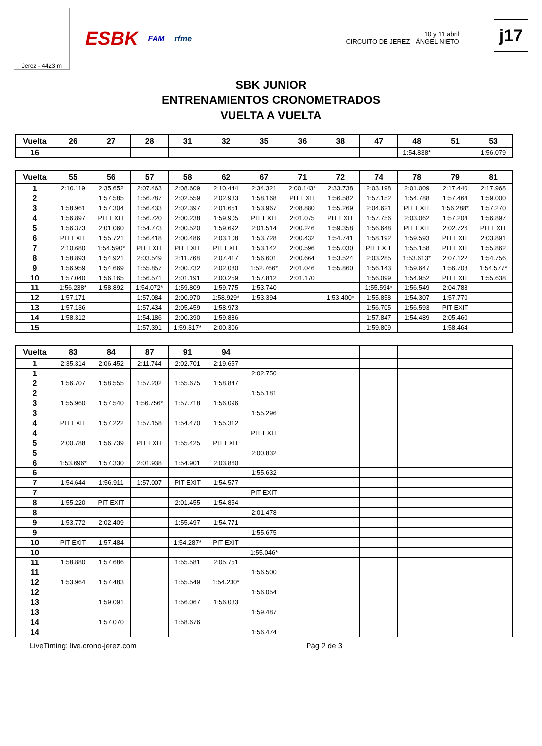Jerez - 4423 m
ESBK FAM rfme
10 y 11 abril
CIRCUITO DE JEREZ - ÁNGEL NIETO
j17
SBK JUNIOR
ENTRENAMIENTOS CRONOMETRADOS
VUELTA A VUELTA
| Vuelta | 26 | 27 | 28 | 31 | 32 | 35 | 36 | 38 | 47 | 48 | 51 | 53 |
| --- | --- | --- | --- | --- | --- | --- | --- | --- | --- | --- | --- | --- |
| 16 | | | | | | | | | | 1:54.838* | | 1:56.079 |
| Vuelta | 55 | 56 | 57 | 58 | 62 | 67 | 71 | 72 | 74 | 78 | 79 | 81 |
| --- | --- | --- | --- | --- | --- | --- | --- | --- | --- | --- | --- | --- |
| 1 | 2:10.119 | 2:35.652 | 2:07.463 | 2:08.609 | 2:10.444 | 2:34.321 | 2:00.143* | 2:33.738 | 2:03.198 | 2:01.009 | 2:17.440 | 2:17.968 |
| 2 | | 1:57.585 | 1:56.787 | 2:02.559 | 2:02.933 | 1:58.168 | PIT EXIT | 1:56.582 | 1:57.152 | 1:54.788 | 1:57.464 | 1:59.000 |
| 3 | 1:58.961 | 1:57.304 | 1:56.433 | 2:02.397 | 2:01.651 | 1:53.967 | 2:08.880 | 1:55.269 | 2:04.621 | PIT EXIT | 1:56.288* | 1:57.270 |
| 4 | 1:56.897 | PIT EXIT | 1:56.720 | 2:00.238 | 1:59.905 | PIT EXIT | 2:01.075 | PIT EXIT | 1:57.756 | 2:03.062 | 1:57.204 | 1:56.897 |
| 5 | 1:56.373 | 2:01.060 | 1:54.773 | 2:00.520 | 1:59.692 | 2:01.514 | 2:00.246 | 1:59.358 | 1:56.648 | PIT EXIT | 2:02.726 | PIT EXIT |
| 6 | PIT EXIT | 1:55.721 | 1:56.418 | 2:00.486 | 2:03.108 | 1:53.728 | 2:00.432 | 1:54.741 | 1:58.192 | 1:59.593 | PIT EXIT | 2:03.891 |
| 7 | 2:10.680 | 1:54.590* | PIT EXIT | PIT EXIT | PIT EXIT | 1:53.142 | 2:00.596 | 1:55.030 | PIT EXIT | 1:55.158 | PIT EXIT | 1:55.862 |
| 8 | 1:58.893 | 1:54.921 | 2:03.549 | 2:11.768 | 2:07.417 | 1:56.601 | 2:00.664 | 1:53.524 | 2:03.285 | 1:53.613* | 2:07.122 | 1:54.756 |
| 9 | 1:56.959 | 1:54.669 | 1:55.857 | 2:00.732 | 2:02.080 | 1:52.766* | 2:01.046 | 1:55.860 | 1:56.143 | 1:59.647 | 1:56.708 | 1:54.577* |
| 10 | 1:57.040 | 1:56.165 | 1:56.571 | 2:01.191 | 2:00.259 | 1:57.812 | 2:01.170 | | 1:56.099 | 1:54.952 | PIT EXIT | 1:55.638 |
| 11 | 1:56.238* | 1:58.892 | 1:54.072* | 1:59.809 | 1:59.775 | 1:53.740 | | | 1:55.594* | 1:56.549 | 2:04.788 | |
| 12 | 1:57.171 | | 1:57.084 | 2:00.970 | 1:58.929* | 1:53.394 | | 1:53.400* | 1:55.858 | 1:54.307 | 1:57.770 | |
| 13 | 1:57.136 | | 1:57.434 | 2:05.459 | 1:58.973 | | | | 1:56.705 | 1:56.593 | PIT EXIT | |
| 14 | 1:58.312 | | 1:54.186 | 2:00.390 | 1:59.886 | | | | 1:57.847 | 1:54.489 | 2:05.460 | |
| 15 | | | 1:57.391 | 1:59.317* | 2:00.306 | | | | 1:59.809 | | 1:58.464 | |
| Vuelta | 83 | 84 | 87 | 91 | 94 | | | | | | | |
| --- | --- | --- | --- | --- | --- | --- | --- | --- | --- | --- | --- | --- |
| 1 | 2:35.314 | 2:06.452 | 2:11.744 | 2:02.701 | 2:19.657 | | | | | | | |
| 1 | | | | | | 2:02.750 | | | | | | |
| 2 | 1:56.707 | 1:58.555 | 1:57.202 | 1:55.675 | 1:58.847 | | | | | | | |
| 2 | | | | | | 1:55.181 | | | | | | |
| 3 | 1:55.960 | 1:57.540 | 1:56.756* | 1:57.718 | 1:56.096 | | | | | | | |
| 3 | | | | | | 1:55.296 | | | | | | |
| 4 | PIT EXIT | 1:57.222 | 1:57.158 | 1:54.470 | 1:55.312 | | | | | | | |
| 4 | | | | | | PIT EXIT | | | | | | |
| 5 | 2:00.788 | 1:56.739 | PIT EXIT | 1:55.425 | PIT EXIT | | | | | | | |
| 5 | | | | | | 2:00.832 | | | | | | |
| 6 | 1:53.696* | 1:57.330 | 2:01.938 | 1:54.901 | 2:03.860 | | | | | | | |
| 6 | | | | | | 1:55.632 | | | | | | |
| 7 | 1:54.644 | 1:56.911 | 1:57.007 | PIT EXIT | 1:54.577 | | | | | | | |
| 7 | | | | | | PIT EXIT | | | | | | |
| 8 | 1:55.220 | PIT EXIT | | 2:01.455 | 1:54.854 | | | | | | | |
| 8 | | | | | | 2:01.478 | | | | | | |
| 9 | 1:53.772 | 2:02.409 | | 1:55.497 | 1:54.771 | | | | | | | |
| 9 | | | | | | 1:55.675 | | | | | | |
| 10 | PIT EXIT | 1:57.484 | | 1:54.287* | PIT EXIT | | | | | | | |
| 10 | | | | | | 1:55.046* | | | | | | |
| 11 | 1:58.880 | 1:57.686 | | 1:55.581 | 2:05.751 | | | | | | | |
| 11 | | | | | | 1:56.500 | | | | | | |
| 12 | 1:53.964 | 1:57.483 | | 1:55.549 | 1:54.230* | | | | | | | |
| 12 | | | | | | 1:56.054 | | | | | | |
| 13 | | 1:59.091 | | 1:56.067 | 1:56.033 | | | | | | | |
| 13 | | | | | | 1:59.487 | | | | | | |
| 14 | | 1:57.070 | | 1:58.676 | | | | | | | | |
| 14 | | | | | | 1:56.474 | | | | | | |
LiveTiming: live.crono-jerez.com Pág 2 de 3